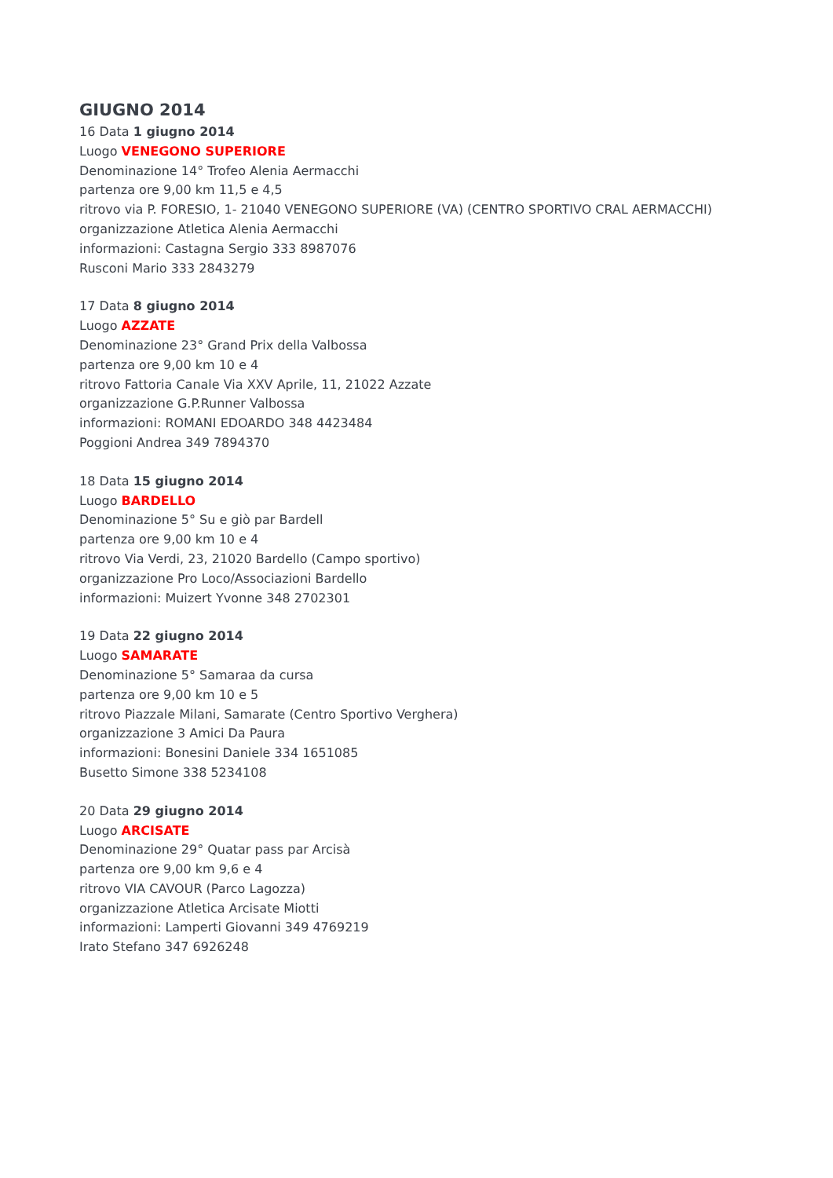GIUGNO 2014
16 Data 1 giugno 2014
Luogo VENEGONO SUPERIORE
Denominazione 14° Trofeo Alenia Aermacchi
partenza ore 9,00 km 11,5 e 4,5
ritrovo via P. FORESIO, 1- 21040 VENEGONO SUPERIORE (VA) (CENTRO SPORTIVO CRAL AERMACCHI)
organizzazione Atletica Alenia Aermacchi
informazioni: Castagna Sergio 333 8987076
Rusconi Mario 333 2843279
17 Data 8 giugno 2014
Luogo AZZATE
Denominazione 23° Grand Prix della Valbossa
partenza ore 9,00 km 10 e 4
ritrovo Fattoria Canale Via XXV Aprile, 11, 21022 Azzate
organizzazione G.P.Runner Valbossa
informazioni: ROMANI EDOARDO 348 4423484
Poggioni Andrea 349 7894370
18 Data 15 giugno 2014
Luogo BARDELLO
Denominazione 5° Su e giò par Bardell
partenza ore 9,00 km 10 e 4
ritrovo Via Verdi, 23, 21020 Bardello (Campo sportivo)
organizzazione Pro Loco/Associazioni Bardello
informazioni: Muizert Yvonne 348 2702301
19 Data 22 giugno 2014
Luogo SAMARATE
Denominazione 5° Samaraa da cursa
partenza ore 9,00 km 10 e 5
ritrovo Piazzale Milani, Samarate (Centro Sportivo Verghera)
organizzazione 3 Amici Da Paura
informazioni: Bonesini Daniele 334 1651085
Busetto Simone 338 5234108
20 Data 29 giugno 2014
Luogo ARCISATE
Denominazione 29° Quatar pass par Arcisà
partenza ore 9,00 km 9,6 e 4
ritrovo VIA CAVOUR (Parco Lagozza)
organizzazione Atletica Arcisate Miotti
informazioni: Lamperti Giovanni 349 4769219
Irato Stefano 347 6926248